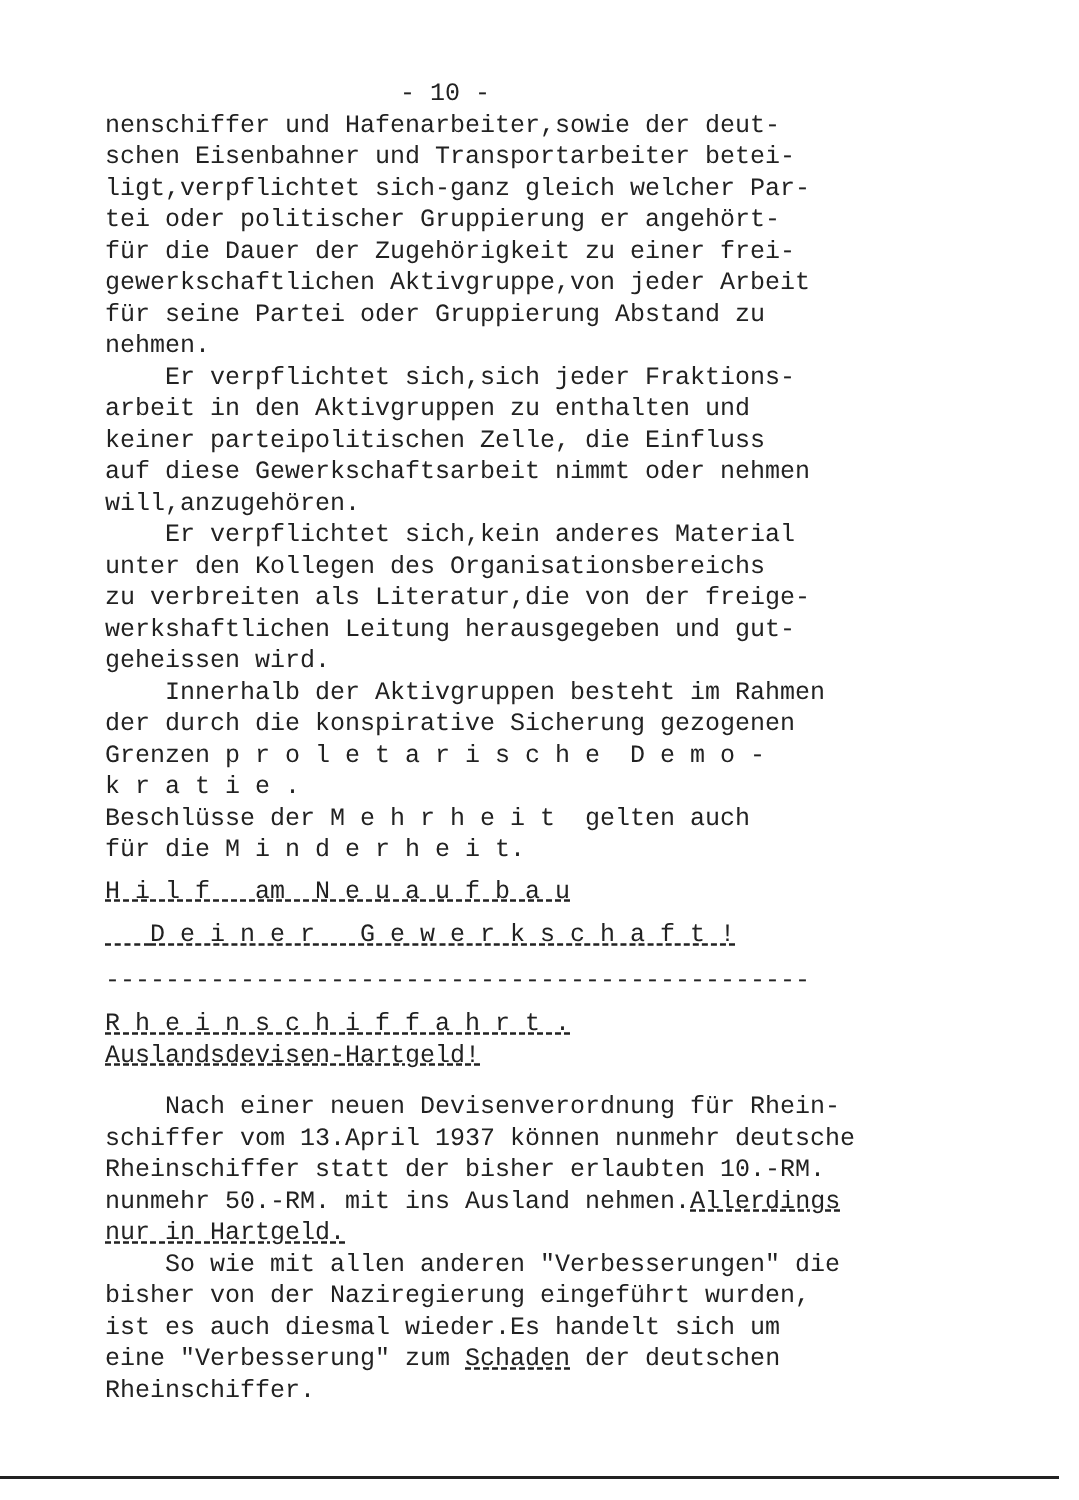- 10 -
nenschiffer und Hafenarbeiter,sowie der deut- schen Eisenbahner und Transportarbeiter betei- ligt,verpflichtet sich-ganz gleich welcher Par- tei oder politischer Gruppierung er angehört- für die Dauer der Zugehörigkeit zu einer frei- gewerkschaftlichen Aktivgruppe,von jeder Arbeit für seine Partei oder Gruppierung Abstand zu nehmen. Er verpflichtet sich,sich jeder Fraktions- arbeit in den Aktivgruppen zu enthalten und keiner parteipolitischen Zelle, die Einfluss auf diese Gewerkschaftsarbeit nimmt oder nehmen will,anzugehören. Er verpflichtet sich,kein anderes Material unter den Kollegen des Organisationsbereichs zu verbreiten als Literatur,die von der freige- werkshaftlichen Leitung herausgegeben und gut- geheissen wird. Innerhalb der Aktivgruppen besteht im Rahmen der durch die konspirative Sicherung gezogenen Grenzen p r o l e t a r i s c h e D e m o - k r a t i e . Beschlüsse der M e h r h e i t gelten auch für die M i n d e r h e i t.
H i l f am N e u a u f b a u
D e i n e r G e w e r k s c h a f t !
-----------------------------------------------
R h e i n s c h i f f a h r t .
Auslandsdevisen-Hartgeld!
Nach einer neuen Devisenverordnung für Rhein- schiffer vom 13.April 1937 können nunmehr deutsche Rheinschiffer statt der bisher erlaubten 10.-RM. nunmehr 50.-RM. mit ins Ausland nehmen.Allerdings nur in Hartgeld. So wie mit allen anderen "Verbesserungen" die bisher von der Naziregierung eingeführt wurden, ist es auch diesmal wieder.Es handelt sich um eine "Verbesserung" zum Schaden der deutschen Rheinschiffer.